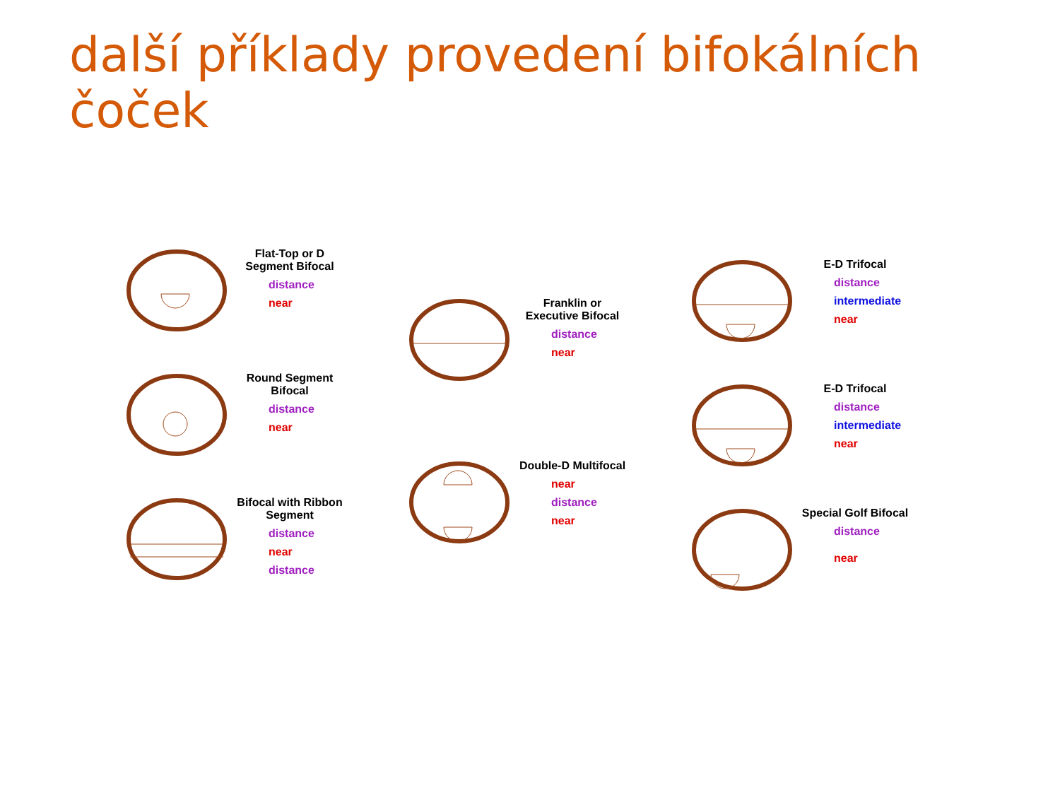další příklady provedení bifokálních čoček
Flat-Top or D Segment Bifocal
distance
near
Round Segment Bifocal
distance
near
Bifocal with Ribbon Segment
distance
near
distance
Franklin or Executive Bifocal
distance
near
Double-D Multifocal
near
distance
near
E-D Trifocal
distance
intermediate
near
E-D Trifocal
distance
intermediate
near
Special Golf Bifocal
distance
near